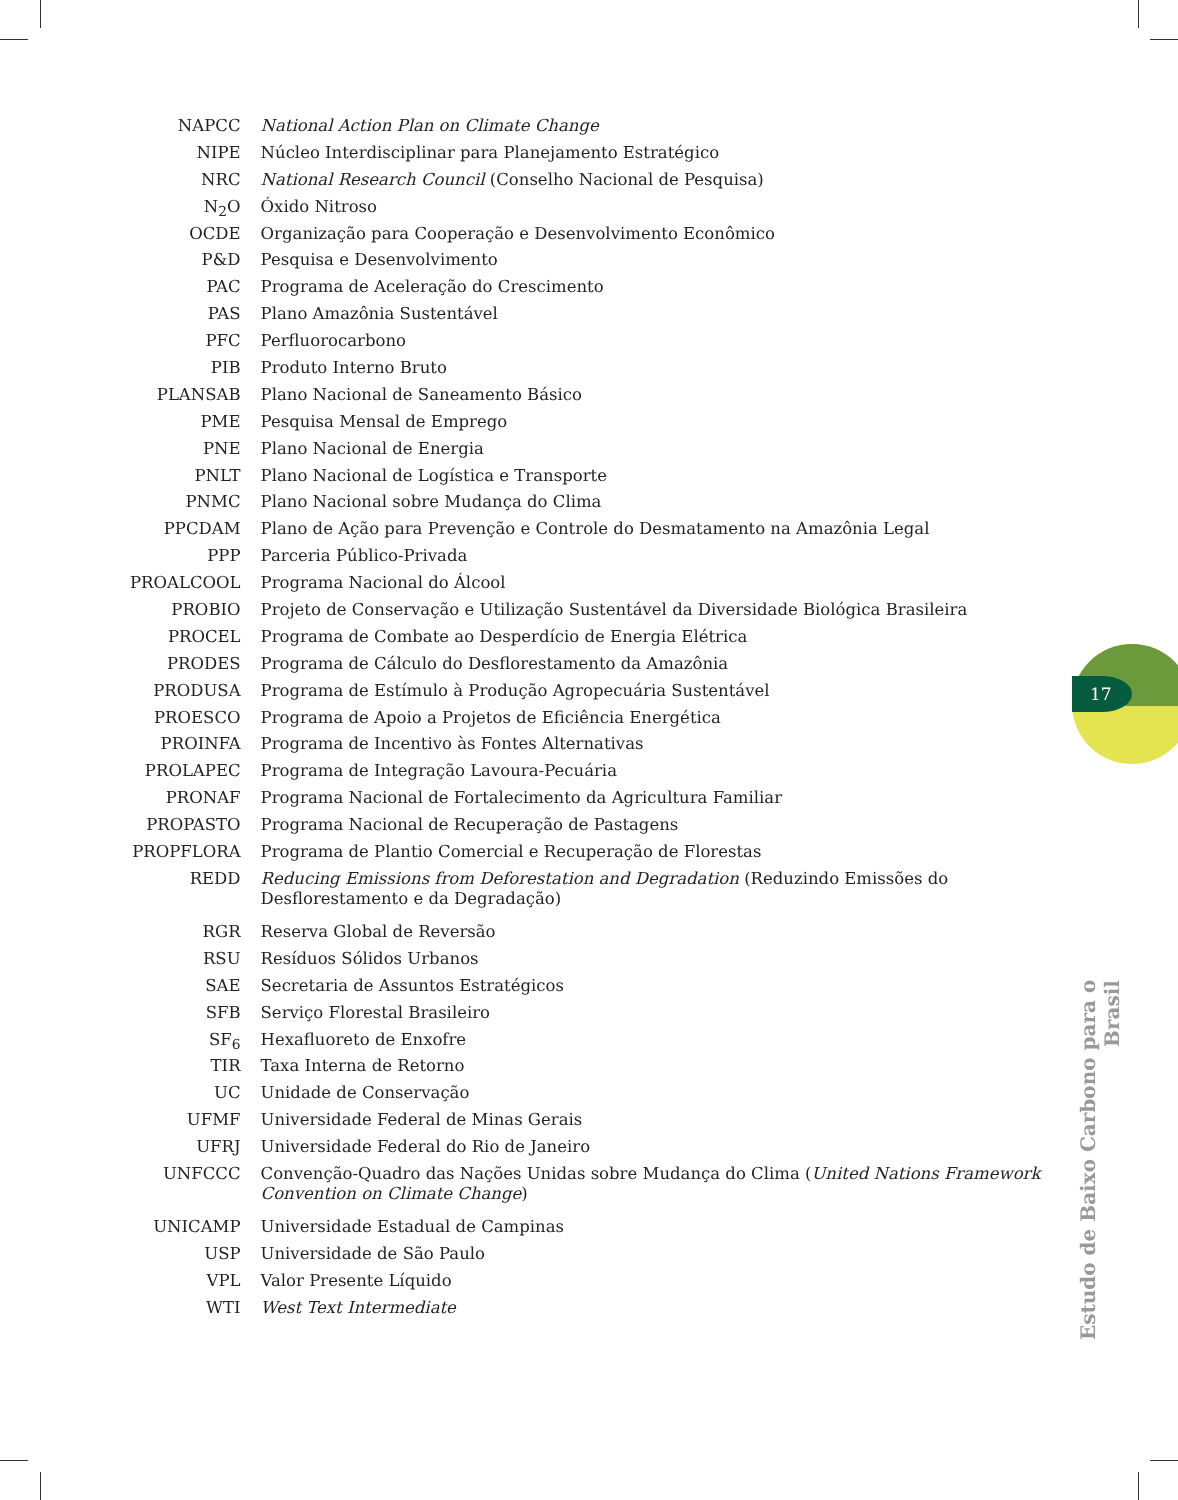| NAPCC | National Action Plan on Climate Change |
| NIPE | Núcleo Interdisciplinar para Planejamento Estratégico |
| NRC | National Research Council (Conselho Nacional de Pesquisa) |
| N<sub>2</sub>O | Óxido Nitroso |
| OCDE | Organização para Cooperação e Desenvolvimento Econômico |
| P&D | Pesquisa e Desenvolvimento |
| PAC | Programa de Aceleração do Crescimento |
| PAS | Plano Amazônia Sustentável |
| PFC | Perfluorocarbono |
| PIB | Produto Interno Bruto |
| PLANSAB | Plano Nacional de Saneamento Básico |
| PME | Pesquisa Mensal de Emprego |
| PNE | Plano Nacional de Energia |
| PNLT | Plano Nacional de Logística e Transporte |
| PNMC | Plano Nacional sobre Mudança do Clima |
| PPCDAM | Plano de Ação para Prevenção e Controle do Desmatamento na Amazônia Legal |
| PPP | Parceria Público-Privada |
| PROALCOOL | Programa Nacional do Álcool |
| PROBIO | Projeto de Conservação e Utilização Sustentável da Diversidade Biológica Brasileira |
| PROCEL | Programa de Combate ao Desperdício de Energia Elétrica |
| PRODES | Programa de Cálculo do Desflorestamento da Amazônia |
| PRODUSA | Programa de Estímulo à Produção Agropecuária Sustentável |
| PROESCO | Programa de Apoio a Projetos de Eficiência Energética |
| PROINFA | Programa de Incentivo às Fontes Alternativas |
| PROLAPEC | Programa de Integração Lavoura-Pecuária |
| PRONAF | Programa Nacional de Fortalecimento da Agricultura Familiar |
| PROPASTO | Programa Nacional de Recuperação de Pastagens |
| PROPFLORA | Programa de Plantio Comercial e Recuperação de Florestas |
| REDD | Reducing Emissions from Deforestation and Degradation (Reduzindo Emissões do Desflorestamento e da Degradação) |
| RGR | Reserva Global de Reversão |
| RSU | Resíduos Sólidos Urbanos |
| SAE | Secretaria de Assuntos Estratégicos |
| SFB | Serviço Florestal Brasileiro |
| SF<sub>6</sub> | Hexafluoreto de Enxofre |
| TIR | Taxa Interna de Retorno |
| UC | Unidade de Conservação |
| UFMF | Universidade Federal de Minas Gerais |
| UFRJ | Universidade Federal do Rio de Janeiro |
| UNFCCC | Convenção-Quadro das Nações Unidas sobre Mudança do Clima ( United Nations Framework Convention on Climate Change ) |
| UNICAMP | Universidade Estadual de Campinas |
| USP | Universidade de São Paulo |
| VPL | Valor Presente Líquido |
| WTI | West Text Intermediate |
17
Estudo de Baixo Carbono para o Brasil